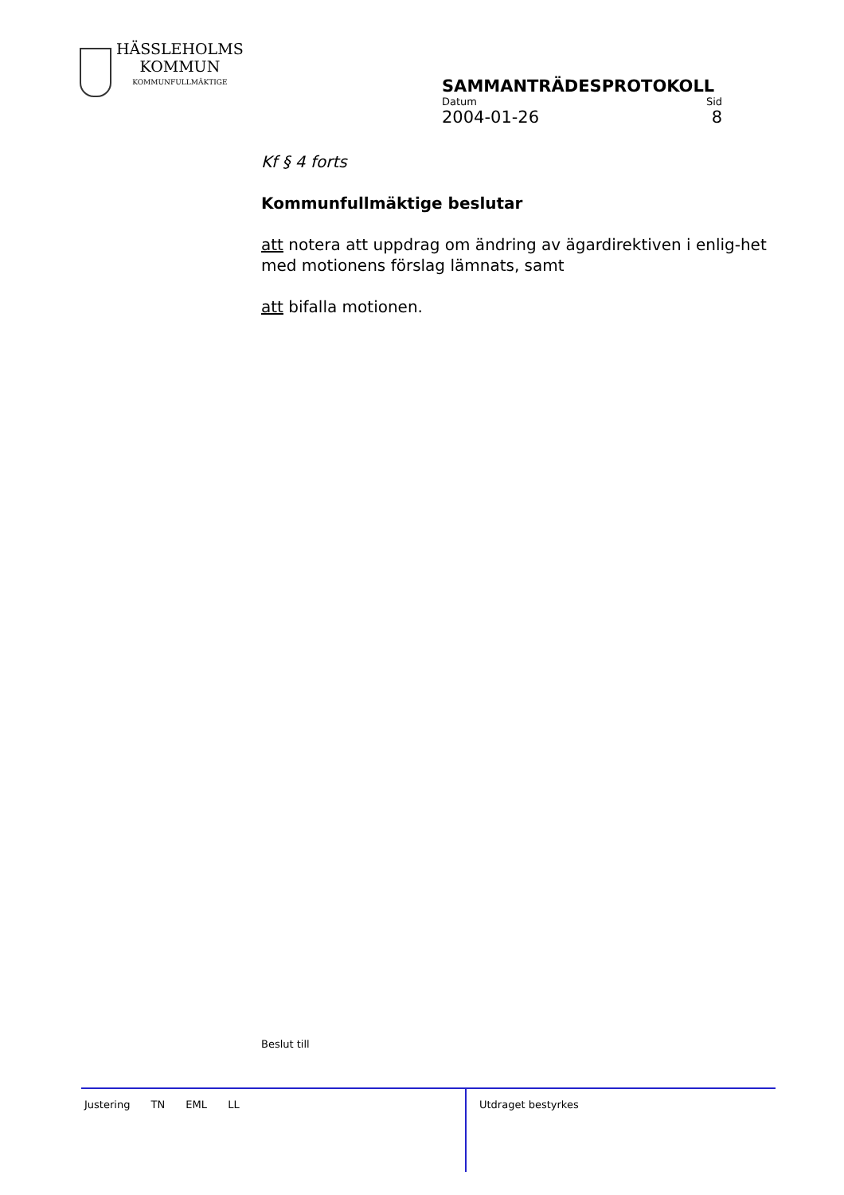HÄSSLEHOLMS
KOMMUN
KOMMUNFULLMÄKTIGE
SAMMANTRÄDESPROTOKOLL
Datum Sid
2004-01-26 8
Kf § 4 forts
Kommunfullmäktige beslutar
att notera att uppdrag om ändring av ägardirektiven i enlig-het med motionens förslag lämnats, samt
att bifalla motionen.
Beslut till
Justering TN EML LL
Utdraget bestyrkes